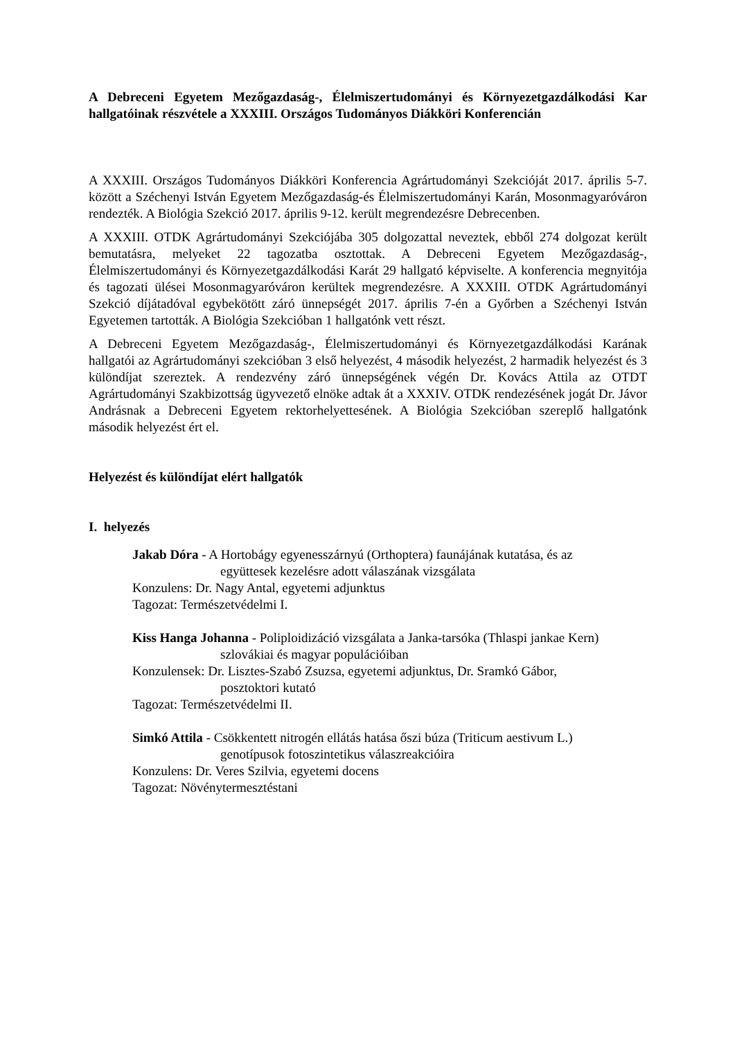A Debreceni Egyetem Mezőgazdaság-, Élelmiszertudományi és Környezetgazdálkodási Kar hallgatóinak részvétele a XXXIII. Országos Tudományos Diákköri Konferencián
A XXXIII. Országos Tudományos Diákköri Konferencia Agrártudományi Szekcióját 2017. április 5-7. között a Széchenyi István Egyetem Mezőgazdaság-és Élelmiszertudományi Karán, Mosonmagyaróváron rendezték. A Biológia Szekció 2017. április 9-12. került megrendezésre Debrecenben.
A XXXIII. OTDK Agrártudományi Szekciójába 305 dolgozattal neveztek, ebből 274 dolgozat került bemutatásra, melyeket 22 tagozatba osztottak. A Debreceni Egyetem Mezőgazdaság-, Élelmiszertudományi és Környezetgazdálkodási Karát 29 hallgató képviselte. A konferencia megnyitója és tagozati ülései Mosonmagyaróváron kerültek megrendezésre. A XXXIII. OTDK Agrártudományi Szekció díjátadóval egybekötött záró ünnepségét 2017. április 7-én a Győrben a Széchenyi István Egyetemen tartották. A Biológia Szekcióban 1 hallgatónk vett részt.
A Debreceni Egyetem Mezőgazdaság-, Élelmiszertudományi és Környezetgazdálkodási Karának hallgatói az Agrártudományi szekcióban 3 első helyezést, 4 második helyezést, 2 harmadik helyezést és 3 különdíjat szereztek. A rendezvény záró ünnepségének végén Dr. Kovács Attila az OTDT Agrártudományi Szakbizottság ügyvezető elnöke adtak át a XXXIV. OTDK rendezésének jogát Dr. Jávor Andrásnak a Debreceni Egyetem rektorhelyettesének. A Biológia Szekcióban szereplő hallgatónk második helyezést ért el.
Helyezést és különdíjat elért hallgatók
I. helyezés
Jakab Dóra - A Hortobágy egyenesszárnyú (Orthoptera) faunájának kutatása, és az
együttesek kezelésre adott válaszának vizsgálata
Konzulens: Dr. Nagy Antal, egyetemi adjunktus
Tagozat: Természetvédelmi I.
Kiss Hanga Johanna - Poliploidizáció vizsgálata a Janka-tarsóka (Thlaspi jankae Kern)
szlovákiai és magyar populációiban
Konzulensek: Dr. Lisztes-Szabó Zsuzsa, egyetemi adjunktus, Dr. Sramkó Gábor,
posztoktori kutató
Tagozat: Természetvédelmi II.
Simkó Attila - Csökkentett nitrogén ellátás hatása őszi búza (Triticum aestivum L.)
genotípusok fotoszintetikus válaszreakcióira
Konzulens: Dr. Veres Szilvia, egyetemi docens
Tagozat: Növénytermesztéstani